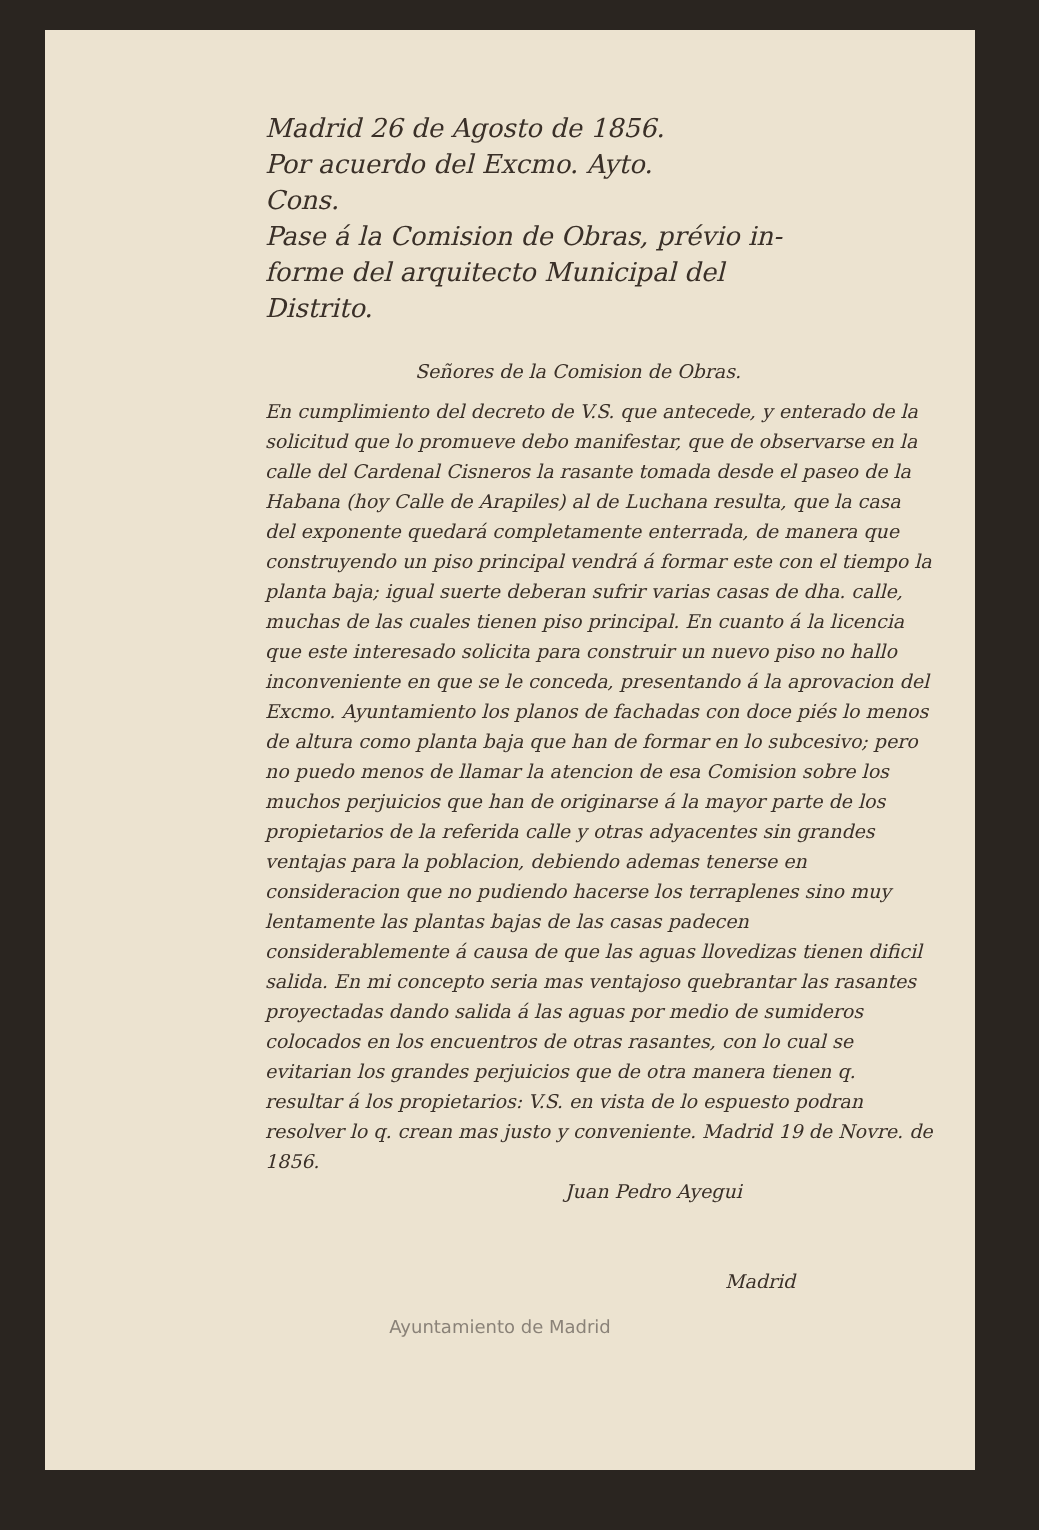Madrid 26 de Agosto de 1856.
Por acuerdo del Excmo. Ayto.
Cons.
Pase á la Comision de Obras, prévio in-
forme del arquitecto Municipal del
Distrito.
Señores de la Comision de Obras.
En cumplimiento del decreto de V.S. que antecede, y enterado de la solicitud que lo promueve debo manifestar, que de observarse en la calle del Cardenal Cisneros la rasante tomada desde el paseo de la Habana (hoy Calle de Arapiles) al de Luchana resulta, que la casa del exponente quedará completamente enterrada, de manera que construyendo un piso principal vendrá á formar este con el tiempo la planta baja; igual suerte deberan sufrir varias casas de dha. calle, muchas de las cuales tienen piso principal. En cuanto á la licencia que este interesado solicita para construir un nuevo piso no hallo inconveniente en que se le conceda, presentando á la aprovacion del Excmo. Ayuntamiento los planos de fachadas con doce piés lo menos de altura como planta baja que han de formar en lo subcesivo; pero no puedo menos de llamar la atencion de esa Comision sobre los muchos perjuicios que han de originarse á la mayor parte de los propietarios de la referida calle y otras adyacentes sin grandes ventajas para la poblacion, debiendo ademas tenerse en consideracion que no pudiendo hacerse los terraplenes sino muy lentamente las plantas bajas de las casas padecen considerablemente á causa de que las aguas llovedizas tienen dificil salida. En mi concepto seria mas ventajoso quebrantar las rasantes proyectadas dando salida á las aguas por medio de sumideros colocados en los encuentros de otras rasantes, con lo cual se evitarian los grandes perjuicios que de otra manera tienen q. resultar á los propietarios: V.S. en vista de lo espuesto podran resolver lo q. crean mas justo y conveniente. Madrid 19 de Novre. de 1856.
Juan Pedro Ayegui
Madrid
Ayuntamiento de Madrid